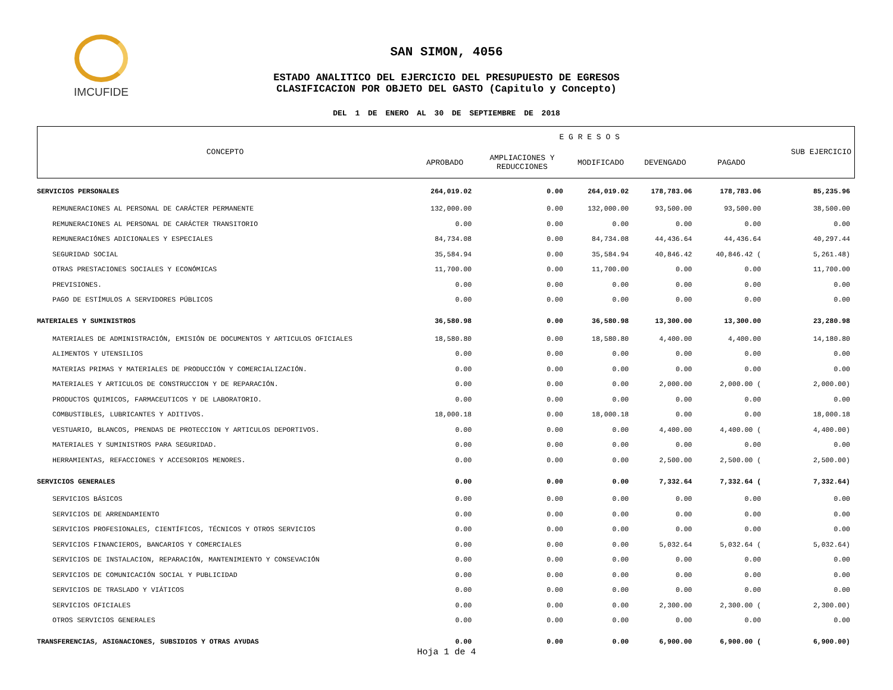IMCUFIDE
SAN SIMON, 4056
ESTADO ANALITICO DEL EJERCICIO DEL PRESUPUESTO DE EGRESOS
CLASIFICACION POR OBJETO DEL GASTO (Capitulo y Concepto)
DEL 1 DE ENERO AL 30 DE SEPTIEMBRE DE 2018
| CONCEPTO | E G R E S O S | | | | | SUB EJERCICIO |
| --- | --- | --- | --- | --- | --- | --- |
| | APROBADO | AMPLIACIONES Y REDUCCIONES | MODIFICADO | DEVENGADO | PAGADO | |
| SERVICIOS PERSONALES | 264,019.02 | 0.00 | 264,019.02 | 178,783.06 | 178,783.06 | 85,235.96 |
| REMUNERACIONES AL PERSONAL DE CARÁCTER PERMANENTE | 132,000.00 | 0.00 | 132,000.00 | 93,500.00 | 93,500.00 | 38,500.00 |
| REMUNERACIONES AL PERSONAL DE CARÁCTER TRANSITORIO | 0.00 | 0.00 | 0.00 | 0.00 | 0.00 | 0.00 |
| REMUNERACIÓNES ADICIONALES Y ESPECIALES | 84,734.08 | 0.00 | 84,734.08 | 44,436.64 | 44,436.64 | 40,297.44 |
| SEGURIDAD SOCIAL | 35,584.94 | 0.00 | 35,584.94 | 40,846.42 | 40,846.42 ( | 5,261.48) |
| OTRAS PRESTACIONES SOCIALES Y ECONÓMICAS | 11,700.00 | 0.00 | 11,700.00 | 0.00 | 0.00 | 11,700.00 |
| PREVISIONES. | 0.00 | 0.00 | 0.00 | 0.00 | 0.00 | 0.00 |
| PAGO DE ESTÍMULOS A SERVIDORES PÚBLICOS | 0.00 | 0.00 | 0.00 | 0.00 | 0.00 | 0.00 |
| MATERIALES Y SUMINISTROS | 36,580.98 | 0.00 | 36,580.98 | 13,300.00 | 13,300.00 | 23,280.98 |
| MATERIALES DE ADMINISTRACIÓN, EMISIÓN DE DOCUMENTOS Y ARTICULOS OFICIALES | 18,580.80 | 0.00 | 18,580.80 | 4,400.00 | 4,400.00 | 14,180.80 |
| ALIMENTOS Y UTENSILIOS | 0.00 | 0.00 | 0.00 | 0.00 | 0.00 | 0.00 |
| MATERIAS PRIMAS Y MATERIALES DE PRODUCCIÓN Y COMERCIALIZACIÓN. | 0.00 | 0.00 | 0.00 | 0.00 | 0.00 | 0.00 |
| MATERIALES Y ARTICULOS DE CONSTRUCCION Y DE REPARACIÓN. | 0.00 | 0.00 | 0.00 | 2,000.00 | 2,000.00 ( | 2,000.00) |
| PRODUCTOS QUIMICOS, FARMACEUTICOS Y DE LABORATORIO. | 0.00 | 0.00 | 0.00 | 0.00 | 0.00 | 0.00 |
| COMBUSTIBLES, LUBRICANTES Y ADITIVOS. | 18,000.18 | 0.00 | 18,000.18 | 0.00 | 0.00 | 18,000.18 |
| VESTUARIO, BLANCOS, PRENDAS DE PROTECCION Y ARTICULOS DEPORTIVOS. | 0.00 | 0.00 | 0.00 | 4,400.00 | 4,400.00 ( | 4,400.00) |
| MATERIALES Y SUMINISTROS PARA SEGURIDAD. | 0.00 | 0.00 | 0.00 | 0.00 | 0.00 | 0.00 |
| HERRAMIENTAS, REFACCIONES Y ACCESORIOS MENORES. | 0.00 | 0.00 | 0.00 | 2,500.00 | 2,500.00 ( | 2,500.00) |
| SERVICIOS GENERALES | 0.00 | 0.00 | 0.00 | 7,332.64 | 7,332.64 ( | 7,332.64) |
| SERVICIOS BÁSICOS | 0.00 | 0.00 | 0.00 | 0.00 | 0.00 | 0.00 |
| SERVICIOS DE ARRENDAMIENTO | 0.00 | 0.00 | 0.00 | 0.00 | 0.00 | 0.00 |
| SERVICIOS PROFESIONALES, CIENTÍFICOS, TÉCNICOS Y OTROS SERVICIOS | 0.00 | 0.00 | 0.00 | 0.00 | 0.00 | 0.00 |
| SERVICIOS FINANCIEROS, BANCARIOS Y COMERCIALES | 0.00 | 0.00 | 0.00 | 5,032.64 | 5,032.64 ( | 5,032.64) |
| SERVICIOS DE INSTALACION, REPARACIÓN, MANTENIMIENTO Y CONSEVACIÓN | 0.00 | 0.00 | 0.00 | 0.00 | 0.00 | 0.00 |
| SERVICIOS DE COMUNICACIÓN SOCIAL Y PUBLICIDAD | 0.00 | 0.00 | 0.00 | 0.00 | 0.00 | 0.00 |
| SERVICIOS DE TRASLADO Y VIÁTICOS | 0.00 | 0.00 | 0.00 | 0.00 | 0.00 | 0.00 |
| SERVICIOS OFICIALES | 0.00 | 0.00 | 0.00 | 2,300.00 | 2,300.00 ( | 2,300.00) |
| OTROS SERVICIOS GENERALES | 0.00 | 0.00 | 0.00 | 0.00 | 0.00 | 0.00 |
| TRANSFERENCIAS, ASIGNACIONES, SUBSIDIOS Y OTRAS AYUDAS | 0.00 | 0.00 | 0.00 | 6,900.00 | 6,900.00 ( | 6,900.00) |
Hoja 1 de 4